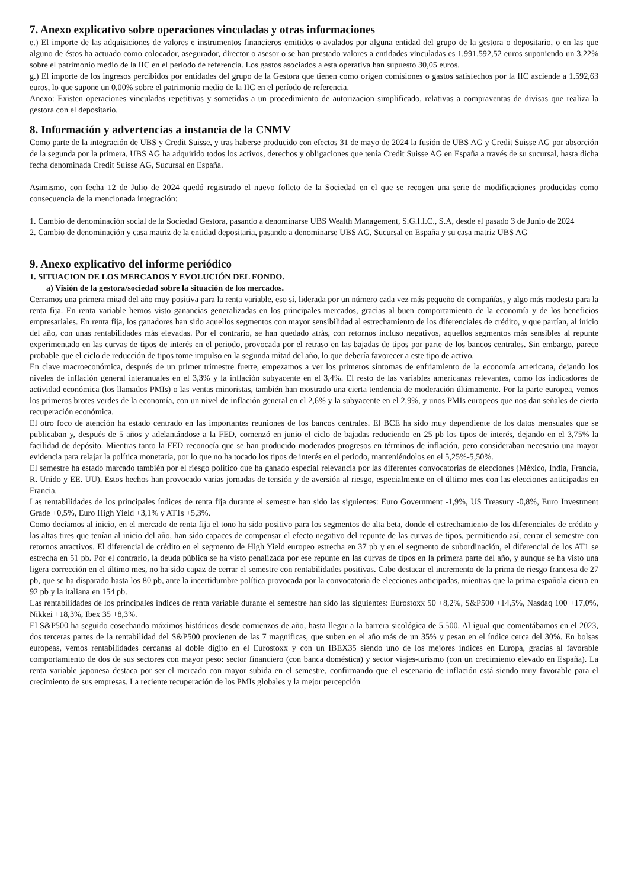7. Anexo explicativo sobre operaciones vinculadas y otras informaciones
e.) El importe de las adquisiciones de valores e instrumentos financieros emitidos o avalados por alguna entidad del grupo de la gestora o depositario, o en las que alguno de éstos ha actuado como colocador, asegurador, director o asesor o se han prestado valores a entidades vinculadas es 1.991.592,52 euros suponiendo un 3,22% sobre el patrimonio medio de la IIC en el periodo de referencia. Los gastos asociados a esta operativa han supuesto 30,05 euros.
g.) El importe de los ingresos percibidos por entidades del grupo de la Gestora que tienen como origen comisiones o gastos satisfechos por la IIC asciende a 1.592,63 euros, lo que supone un 0,00% sobre el patrimonio medio de la IIC en el período de referencia.
Anexo: Existen operaciones vinculadas repetitivas y sometidas a un procedimiento de autorizacion simplificado, relativas a compraventas de divisas que realiza la gestora con el depositario.
8. Información y advertencias a instancia de la CNMV
Como parte de la integración de UBS y Credit Suisse, y tras haberse producido con efectos 31 de mayo de 2024 la fusión de UBS AG y Credit Suisse AG por absorción de la segunda por la primera, UBS AG ha adquirido todos los activos, derechos y obligaciones que tenía Credit Suisse AG en España a través de su sucursal, hasta dicha fecha denominada Credit Suisse AG, Sucursal en España.
Asimismo, con fecha 12 de Julio de 2024 quedó registrado el nuevo folleto de la Sociedad en el que se recogen una serie de modificaciones producidas como consecuencia de la mencionada integración:
1. Cambio de denominación social de la Sociedad Gestora, pasando a denominarse UBS Wealth Management, S.G.I.I.C., S.A, desde el pasado 3 de Junio de 2024
2. Cambio de denominación y casa matriz de la entidad depositaria, pasando a denominarse UBS AG, Sucursal en España y su casa matriz UBS AG
9. Anexo explicativo del informe periódico
1. SITUACION DE LOS MERCADOS Y EVOLUCIÓN DEL FONDO.
a) Visión de la gestora/sociedad sobre la situación de los mercados.
Cerramos una primera mitad del año muy positiva para la renta variable, eso sí, liderada por un número cada vez más pequeño de compañías, y algo más modesta para la renta fija. En renta variable hemos visto ganancias generalizadas en los principales mercados, gracias al buen comportamiento de la economía y de los beneficios empresariales. En renta fija, los ganadores han sido aquellos segmentos con mayor sensibilidad al estrechamiento de los diferenciales de crédito, y que partían, al inicio del año, con unas rentabilidades más elevadas. Por el contrario, se han quedado atrás, con retornos incluso negativos, aquellos segmentos más sensibles al repunte experimentado en las curvas de tipos de interés en el periodo, provocada por el retraso en las bajadas de tipos por parte de los bancos centrales. Sin embargo, parece probable que el ciclo de reducción de tipos tome impulso en la segunda mitad del año, lo que debería favorecer a este tipo de activo.
En clave macroeconómica, después de un primer trimestre fuerte, empezamos a ver los primeros síntomas de enfriamiento de la economía americana, dejando los niveles de inflación general interanuales en el 3,3% y la inflación subyacente en el 3,4%. El resto de las variables americanas relevantes, como los indicadores de actividad económica (los llamados PMIs) o las ventas minoristas, también han mostrado una cierta tendencia de moderación últimamente. Por la parte europea, vemos los primeros brotes verdes de la economía, con un nivel de inflación general en el 2,6% y la subyacente en el 2,9%, y unos PMIs europeos que nos dan señales de cierta recuperación económica.
El otro foco de atención ha estado centrado en las importantes reuniones de los bancos centrales. El BCE ha sido muy dependiente de los datos mensuales que se publicaban y, después de 5 años y adelantándose a la FED, comenzó en junio el ciclo de bajadas reduciendo en 25 pb los tipos de interés, dejando en el 3,75% la facilidad de depósito. Mientras tanto la FED reconocía que se han producido moderados progresos en términos de inflación, pero consideraban necesario una mayor evidencia para relajar la política monetaria, por lo que no ha tocado los tipos de interés en el periodo, manteniéndolos en el 5,25%-5,50%.
El semestre ha estado marcado también por el riesgo político que ha ganado especial relevancia por las diferentes convocatorias de elecciones (México, India, Francia, R. Unido y EE. UU). Estos hechos han provocado varias jornadas de tensión y de aversión al riesgo, especialmente en el último mes con las elecciones anticipadas en Francia.
Las rentabilidades de los principales índices de renta fija durante el semestre han sido las siguientes: Euro Government -1,9%, US Treasury -0,8%, Euro Investment Grade +0,5%, Euro High Yield +3,1% y AT1s +5,3%.
Como decíamos al inicio, en el mercado de renta fija el tono ha sido positivo para los segmentos de alta beta, donde el estrechamiento de los diferenciales de crédito y las altas tires que tenían al inicio del año, han sido capaces de compensar el efecto negativo del repunte de las curvas de tipos, permitiendo así, cerrar el semestre con retornos atractivos. El diferencial de crédito en el segmento de High Yield europeo estrecha en 37 pb y en el segmento de subordinación, el diferencial de los AT1 se estrecha en 51 pb. Por el contrario, la deuda pública se ha visto penalizada por ese repunte en las curvas de tipos en la primera parte del año, y aunque se ha visto una ligera corrección en el último mes, no ha sido capaz de cerrar el semestre con rentabilidades positivas. Cabe destacar el incremento de la prima de riesgo francesa de 27 pb, que se ha disparado hasta los 80 pb, ante la incertidumbre política provocada por la convocatoria de elecciones anticipadas, mientras que la prima española cierra en 92 pb y la italiana en 154 pb.
Las rentabilidades de los principales índices de renta variable durante el semestre han sido las siguientes: Eurostoxx 50 +8,2%, S&P500 +14,5%, Nasdaq 100 +17,0%, Nikkei +18,3%, Ibex 35 +8,3%.
El S&P500 ha seguido cosechando máximos históricos desde comienzos de año, hasta llegar a la barrera sicológica de 5.500. Al igual que comentábamos en el 2023, dos terceras partes de la rentabilidad del S&P500 provienen de las 7 magnificas, que suben en el año más de un 35% y pesan en el índice cerca del 30%. En bolsas europeas, vemos rentabilidades cercanas al doble dígito en el Eurostoxx y con un IBEX35 siendo uno de los mejores índices en Europa, gracias al favorable comportamiento de dos de sus sectores con mayor peso: sector financiero (con banca doméstica) y sector viajes-turismo (con un crecimiento elevado en España). La renta variable japonesa destaca por ser el mercado con mayor subida en el semestre, confirmando que el escenario de inflación está siendo muy favorable para el crecimiento de sus empresas. La reciente recuperación de los PMIs globales y la mejor percepción